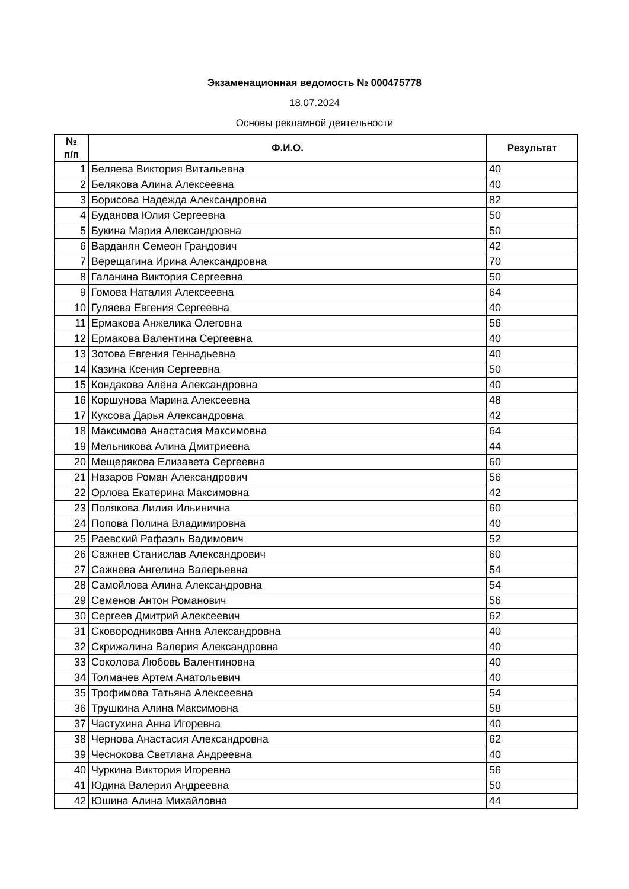Экзаменационная ведомость № 000475778
18.07.2024
Основы рекламной деятельности
| № п/п | Ф.И.О. | Результат |
| --- | --- | --- |
| 1 | Беляева Виктория Витальевна | 40 |
| 2 | Белякова Алина Алексеевна | 40 |
| 3 | Борисова Надежда Александровна | 82 |
| 4 | Буданова Юлия Сергеевна | 50 |
| 5 | Букина Мария Александровна | 50 |
| 6 | Варданян Семеон Грандович | 42 |
| 7 | Верещагина Ирина Александровна | 70 |
| 8 | Галанина Виктория Сергеевна | 50 |
| 9 | Гомова Наталия Алексеевна | 64 |
| 10 | Гуляева Евгения Сергеевна | 40 |
| 11 | Ермакова Анжелика Олеговна | 56 |
| 12 | Ермакова Валентина Сергеевна | 40 |
| 13 | Зотова Евгения Геннадьевна | 40 |
| 14 | Казина Ксения Сергеевна | 50 |
| 15 | Кондакова Алёна Александровна | 40 |
| 16 | Коршунова Марина Алексеевна | 48 |
| 17 | Куксова Дарья Александровна | 42 |
| 18 | Максимова Анастасия Максимовна | 64 |
| 19 | Мельникова Алина Дмитриевна | 44 |
| 20 | Мещерякова Елизавета Сергеевна | 60 |
| 21 | Назаров Роман Александрович | 56 |
| 22 | Орлова Екатерина Максимовна | 42 |
| 23 | Полякова Лилия Ильинична | 60 |
| 24 | Попова Полина Владимировна | 40 |
| 25 | Раевский Рафаэль Вадимович | 52 |
| 26 | Сажнев Станислав Александрович | 60 |
| 27 | Сажнева Ангелина Валерьевна | 54 |
| 28 | Самойлова Алина Александровна | 54 |
| 29 | Семенов Антон Романович | 56 |
| 30 | Сергеев Дмитрий Алексеевич | 62 |
| 31 | Сковородникова Анна Александровна | 40 |
| 32 | Скрижалина Валерия Александровна | 40 |
| 33 | Соколова Любовь Валентиновна | 40 |
| 34 | Толмачев Артем Анатольевич | 40 |
| 35 | Трофимова Татьяна Алексеевна | 54 |
| 36 | Трушкина Алина Максимовна | 58 |
| 37 | Частухина Анна Игоревна | 40 |
| 38 | Чернова Анастасия Александровна | 62 |
| 39 | Чеснокова Светлана Андреевна | 40 |
| 40 | Чуркина Виктория Игоревна | 56 |
| 41 | Юдина Валерия Андреевна | 50 |
| 42 | Юшина Алина Михайловна | 44 |